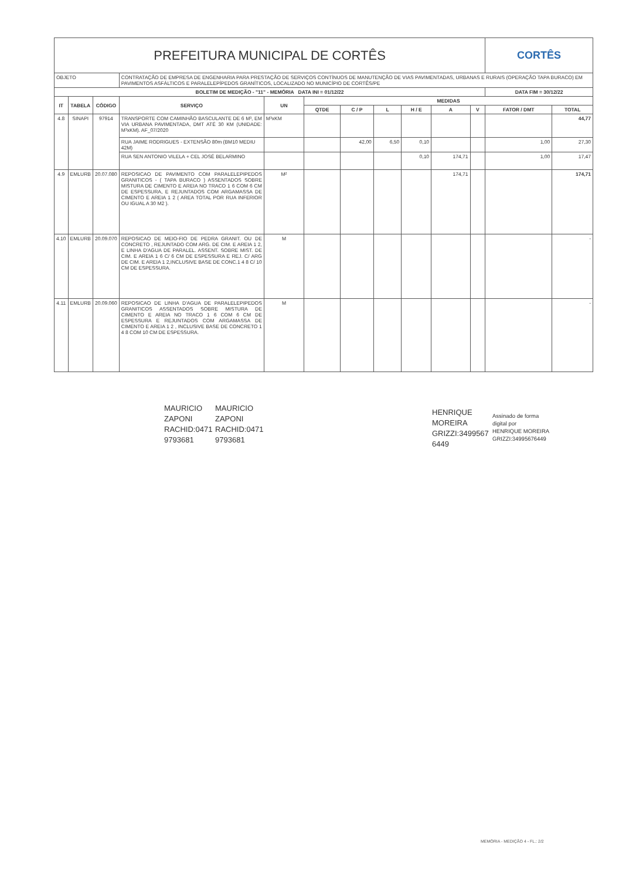| PREFEITURA MUNICIPAL DE CORTÊS | | | | | | | | | | | CORTÊS | |
| OBJETO | | | CONTRATAÇÃO DE EMPRESA DE ENGENHARIA PARA PRESTAÇÃO DE SERVIÇOS CONTÍNUOS DE MANUTENÇÃO DE VIAS PAVIMENTADAS, URBANAS E RURAIS (OPERAÇÃO TAPA BURACO) EM PAVIMENTOS ASFÁLTICOS E PARALELEPÍPEDOS GRANÍTICOS, LOCALIZADO NO MUNICÍPIO DE CORTÊS/PE | | | | | | | | | |
| BOLETIM DE MEDIÇÃO - "11" - MEMÓRIA DATA INI = 01/12/22 | | | | | | | | | | | DATA FIM = 30/12/22 | |
| IT | TABELA | CÓDIGO | SERVIÇO | UN | MEDIDAS | | | | | | | |
| | | | | | QTDE | C / P | L | H / E | A | V | FATOR / DMT | TOTAL |
| 4.8 | SINAPI | 97914 | TRANSPORTE COM CAMINHÃO BASCULANTE DE 6 M³, EM VIA URBANA PAVIMENTADA, DMT ATÉ 30 KM (UNIDADE: M³xKM). AF_07/2020 | M³xKM | | | | | | | | 44,77 |
| | | | RUA JAIME RODRIGUES - EXTENSÃO 80m (BM10 MEDIU 42M) | | | 42,00 | 6,50 | 0,10 | | | 1,00 | 27,30 |
| | | | RUA SEN ANTONIO VILELA + CEL JOSÉ BELARMINO | | | | | 0,10 | 174,71 | | 1,00 | 17,47 |
| 4.9 | EMLURB | 20.07.080 | REPOSICAO DE PAVIMENTO COM PARALELEPIPEDOS GRANITICOS - ( TAPA BURACO ) ASSENTADOS SOBRE MISTURA DE CIMENTO E AREIA NO TRACO 1 6 COM 6 CM DE ESPESSURA, E REJUNTADOS COM ARGAMASSA DE CIMENTO E AREIA 1 2 ( AREA TOTAL POR RUA INFERIOR OU IGUAL A 30 M2 ). | M² | | | | | 174,71 | | | 174,71 |
| 4.10 | EMLURB | 20.09.070 | REPOSICAO DE MEIO-FIO DE PEDRA GRANIT. OU DE CONCRETO , REJUNTADO COM ARG. DE CIM. E AREIA 1 2, E LINHA D'AGUA DE PARALEL. ASSENT. SOBRE MIST. DE CIM. E AREIA 1 6 C/ 6 CM DE ESPESSURA E REJ. C/ ARG DE CIM. E AREIA 1 2,INCLUSIVE BASE DE CONC.1 4 8 C/ 10 CM DE ESPESSURA. | M | | | | | | | | - |
| 4.11 | EMLURB | 20.09.060 | REPOSICAO DE LINHA D'AGUA DE PARALELEPIPEDOS GRANITICOS ASSENTADOS SOBRE MISTURA DE CIMENTO E AREIA NO TRACO 1 6 COM 6 CM DE ESPESSURA E REJUNTADOS COM ARGAMASSA DE CIMENTO E AREIA 1 2 , INCLUSIVE BASE DE CONCRETO 1 4 8 COM 10 CM DE ESPESSURA. | M | | | | | | | | - |
MAURICIO
ZAPONI
RACHID:0471
9793681
MAURICIO
ZAPONI
RACHID:0471
9793681
HENRIQUE
MOREIRA
GRIZZI:3499567
6449
Assinado de forma
digital por
HENRIQUE MOREIRA
GRIZZI:34995676449
MEMÓRIA - MEDIÇÃO 4 - FL.: 2/2